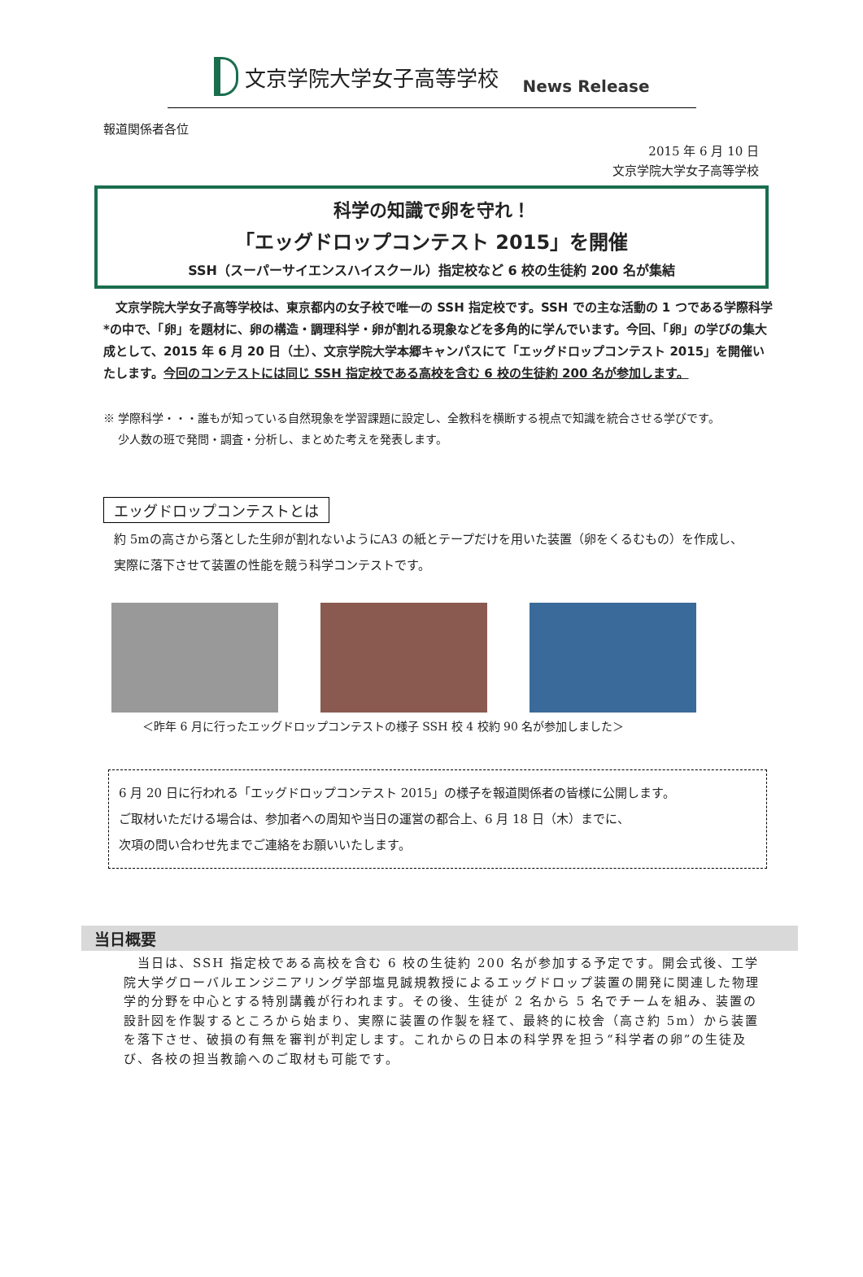文京学院大学女子高等学校
News Release
報道関係者各位
2015 年 6 月 10 日
文京学院大学女子高等学校
科学の知識で卵を守れ！
「エッグドロップコンテスト 2015」を開催
SSH（スーパーサイエンスハイスクール）指定校など 6 校の生徒約 200 名が集結
　文京学院大学女子高等学校は、東京都内の女子校で唯一の SSH 指定校です。SSH での主な活動の 1 つである学際科学*の中で、「卵」を題材に、卵の構造・調理科学・卵が割れる現象などを多角的に学んでいます。今回、「卵」の学びの集大成として、2015 年 6 月 20 日（土）、文京学院大学本郷キャンパスにて「エッグドロップコンテスト 2015」を開催いたします。今回のコンテストには同じ SSH 指定校である高校を含む 6 校の生徒約 200 名が参加します。
※ 学際科学・・・誰もが知っている自然現象を学習課題に設定し、全教科を横断する視点で知識を統合させる学びです。
　 少人数の班で発問・調査・分析し、まとめた考えを発表します。
エッグドロップコンテストとは
約 5mの高さから落とした生卵が割れないようにA3 の紙とテープだけを用いた装置（卵をくるむもの）を作成し、
実際に落下させて装置の性能を競う科学コンテストです。
＜昨年 6 月に行ったエッグドロップコンテストの様子 SSH 校 4 校約 90 名が参加しました＞
6 月 20 日に行われる「エッグドロップコンテスト 2015」の様子を報道関係者の皆様に公開します。
ご取材いただける場合は、参加者への周知や当日の運営の都合上、6 月 18 日（木）までに、
次項の問い合わせ先までご連絡をお願いいたします。
当日概要
　当日は、SSH 指定校である高校を含む 6 校の生徒約 200 名が参加する予定です。開会式後、工学院大学グローバルエンジニアリング学部塩見誠規教授によるエッグドロップ装置の開発に関連した物理学的分野を中心とする特別講義が行われます。その後、生徒が 2 名から 5 名でチームを組み、装置の設計図を作製するところから始まり、実際に装置の作製を経て、最終的に校舎（高さ約 5m）から装置を落下させ、破損の有無を審判が判定します。これからの日本の科学界を担う“科学者の卵”の生徒及び、各校の担当教諭へのご取材も可能です。